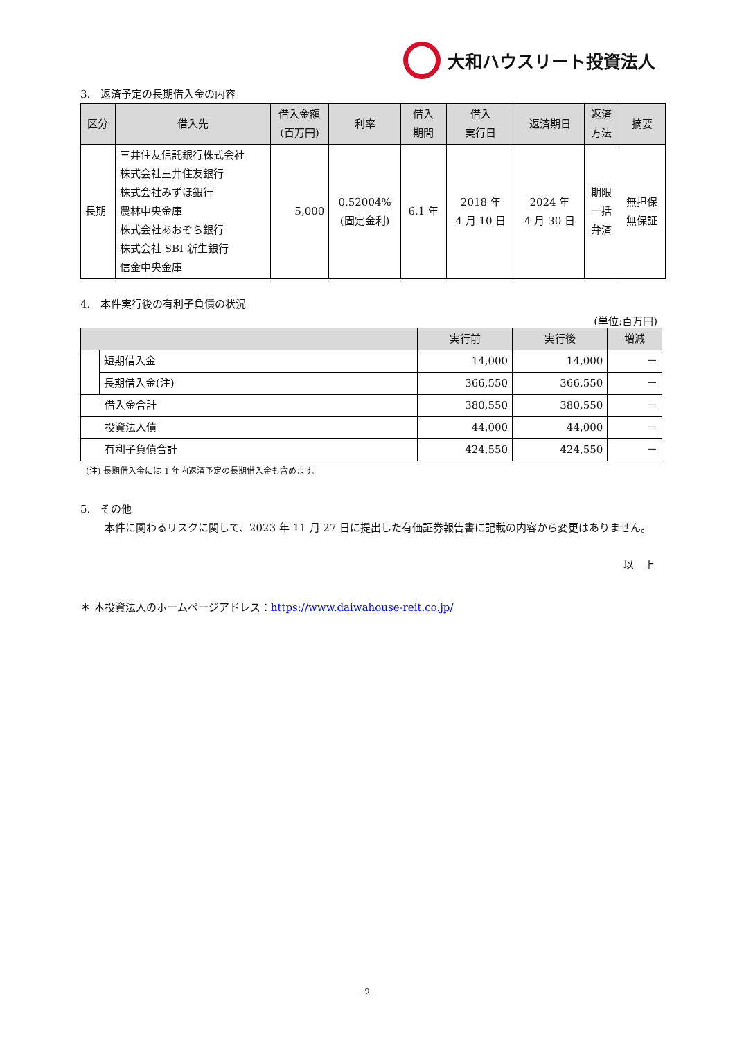大和ハウスリート投資法人
3.　返済予定の長期借入金の内容
| 区分 | 借入先 | 借入金額 (百万円) | 利率 | 借入 期間 | 借入 実行日 | 返済期日 | 返済 方法 | 摘要 |
| --- | --- | --- | --- | --- | --- | --- | --- | --- |
| 長期 | 三井住友信託銀行株式会社 株式会社三井住友銀行 株式会社みずほ銀行 農林中央金庫 株式会社あおぞら銀行 株式会社 SBI 新生銀行 信金中央金庫 | 5,000 | 0.52004% (固定金利) | 6.1 年 | 2018 年 4 月 10 日 | 2024 年 4 月 30 日 | 期限 一括 弁済 | 無担保 無保証 |
4.　本件実行後の有利子負債の状況
(単位:百万円)
| | | 実行前 | 実行後 | 増減 |
| --- | --- | --- | --- | --- |
| | 短期借入金 | 14,000 | 14,000 | － |
| | 長期借入金(注) | 366,550 | 366,550 | － |
| 借入金合計 | | 380,550 | 380,550 | － |
| 投資法人債 | | 44,000 | 44,000 | － |
| 有利子負債合計 | | 424,550 | 424,550 | － |
(注) 長期借入金には 1 年内返済予定の長期借入金も含めます。
5.　その他
　本件に関わるリスクに関して、2023 年 11 月 27 日に提出した有価証券報告書に記載の内容から変更はありません。
以　上
＊ 本投資法人のホームページアドレス：https://www.daiwahouse-reit.co.jp/
- 2 -